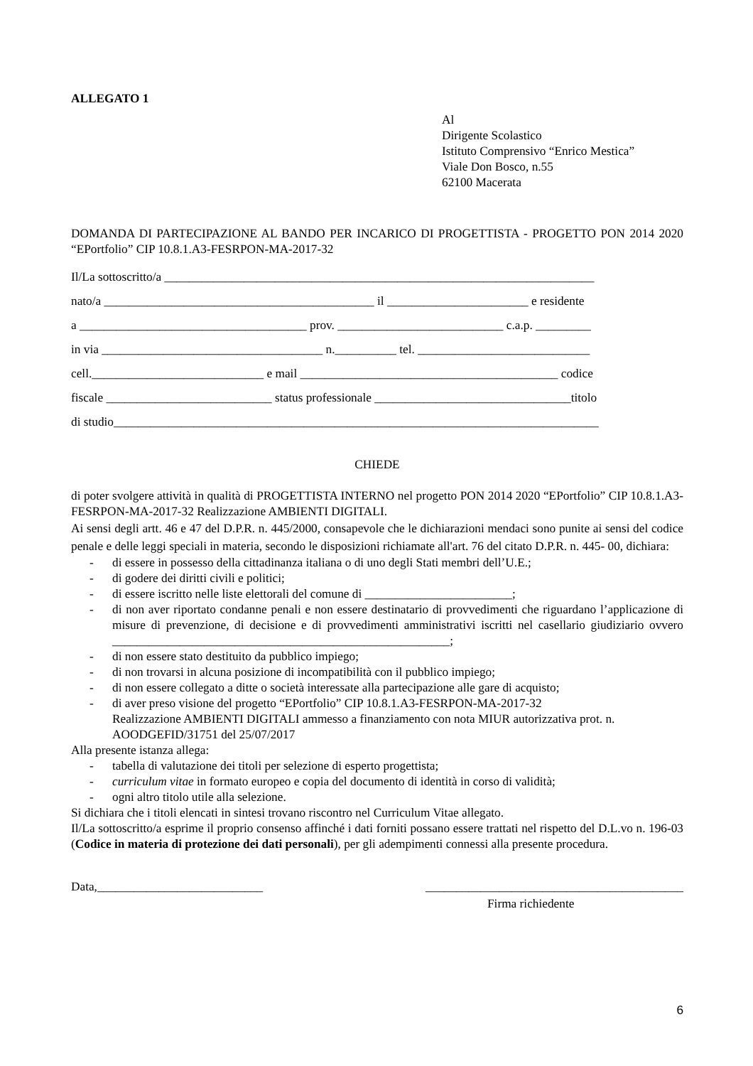ALLEGATO 1
Al
Dirigente Scolastico
Istituto Comprensivo “Enrico Mestica”
Viale Don Bosco, n.55
62100 Macerata
DOMANDA DI PARTECIPAZIONE AL BANDO PER INCARICO DI PROGETTISTA - PROGETTO PON 2014 2020 “EPortfolio” CIP 10.8.1.A3-FESRPON-MA-2017-32
Il/La sottoscritto/a ______________________________________________________________________
nato/a ____________________________________________ il _______________________ e residente
a _____________________________________ prov. ___________________________ c.a.p. _________
in via ____________________________________ n.__________ tel. ____________________________
cell.____________________________ e mail __________________________________________ codice
fiscale ___________________________ status professionale ________________________________titolo
di studio_______________________________________________________________________________
CHIEDE
di poter svolgere attività in qualità di PROGETTISTA INTERNO nel progetto PON 2014 2020 “EPortfolio” CIP 10.8.1.A3-FESRPON-MA-2017-32 Realizzazione AMBIENTI DIGITALI.
Ai sensi degli artt. 46 e 47 del D.P.R. n. 445/2000, consapevole che le dichiarazioni mendaci sono punite ai sensi del codice penale e delle leggi speciali in materia, secondo le disposizioni richiamate all'art. 76 del citato D.P.R. n. 445- 00, dichiara:
- di essere in possesso della cittadinanza italiana o di uno degli Stati membri dell’U.E.;
- di godere dei diritti civili e politici;
- di essere iscritto nelle liste elettorali del comune di ________________________;
- di non aver riportato condanne penali e non essere destinatario di provvedimenti che riguardano l’applicazione di misure di prevenzione, di decisione e di provvedimenti amministrativi iscritti nel casellario giudiziario ovvero _______________________________________________________;
- di non essere stato destituito da pubblico impiego;
- di non trovarsi in alcuna posizione di incompatibilità con il pubblico impiego;
- di non essere collegato a ditte o società interessate alla partecipazione alle gare di acquisto;
- di aver preso visione del progetto “EPortfolio” CIP 10.8.1.A3-FESRPON-MA-2017-32
Realizzazione AMBIENTI DIGITALI ammesso a finanziamento con nota MIUR autorizzativa prot. n. AOODGEFID/31751 del 25/07/2017
Alla presente istanza allega:
- tabella di valutazione dei titoli per selezione di esperto progettista;
- curriculum vitae in formato europeo e copia del documento di identità in corso di validità;
- ogni altro titolo utile alla selezione.
Si dichiara che i titoli elencati in sintesi trovano riscontro nel Curriculum Vitae allegato.
Il/La sottoscritto/a esprime il proprio consenso affinché i dati forniti possano essere trattati nel rispetto del D.L.vo n. 196-03 (Codice in materia di protezione dei dati personali), per gli adempimenti connessi alla presente procedura.
Data,___________________________ __________________________________________
Firma richiedente
6